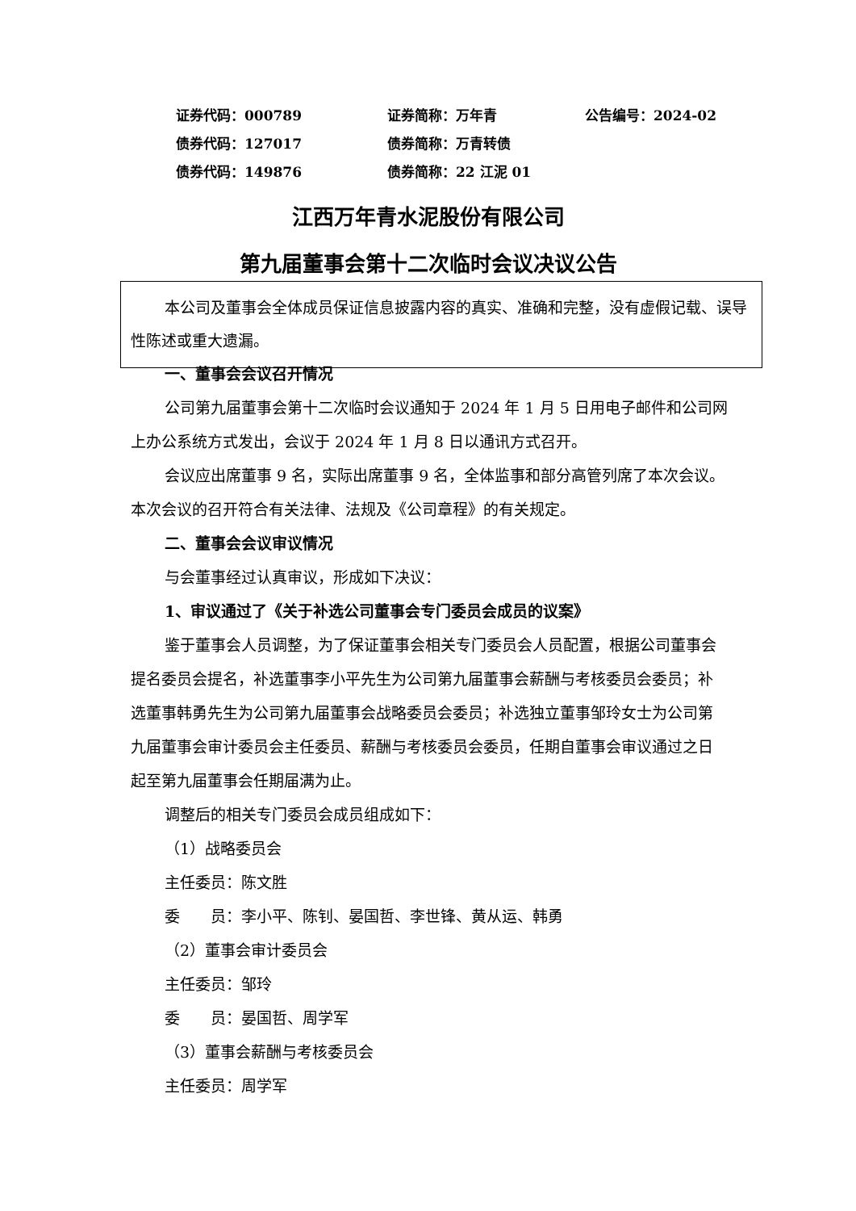证券代码：000789 证券简称：万年青 公告编号：2024-02
债券代码：127017 债券简称：万青转债
债券代码：149876 债券简称：22 江泥 01
江西万年青水泥股份有限公司
第九届董事会第十二次临时会议决议公告
本公司及董事会全体成员保证信息披露内容的真实、准确和完整，没有虚假记载、误导性陈述或重大遗漏。
一、董事会会议召开情况
公司第九届董事会第十二次临时会议通知于 2024 年 1 月 5 日用电子邮件和公司网上办公系统方式发出，会议于 2024 年 1 月 8 日以通讯方式召开。
会议应出席董事 9 名，实际出席董事 9 名，全体监事和部分高管列席了本次会议。本次会议的召开符合有关法律、法规及《公司章程》的有关规定。
二、董事会会议审议情况
与会董事经过认真审议，形成如下决议：
1、审议通过了《关于补选公司董事会专门委员会成员的议案》
鉴于董事会人员调整，为了保证董事会相关专门委员会人员配置，根据公司董事会提名委员会提名，补选董事李小平先生为公司第九届董事会薪酬与考核委员会委员；补选董事韩勇先生为公司第九届董事会战略委员会委员；补选独立董事邹玲女士为公司第九届董事会审计委员会主任委员、薪酬与考核委员会委员，任期自董事会审议通过之日起至第九届董事会任期届满为止。
调整后的相关专门委员会成员组成如下：
（1）战略委员会
主任委员：陈文胜
委　　员：李小平、陈钊、晏国哲、李世锋、黄从运、韩勇
（2）董事会审计委员会
主任委员：邹玲
委　　员：晏国哲、周学军
（3）董事会薪酬与考核委员会
主任委员：周学军